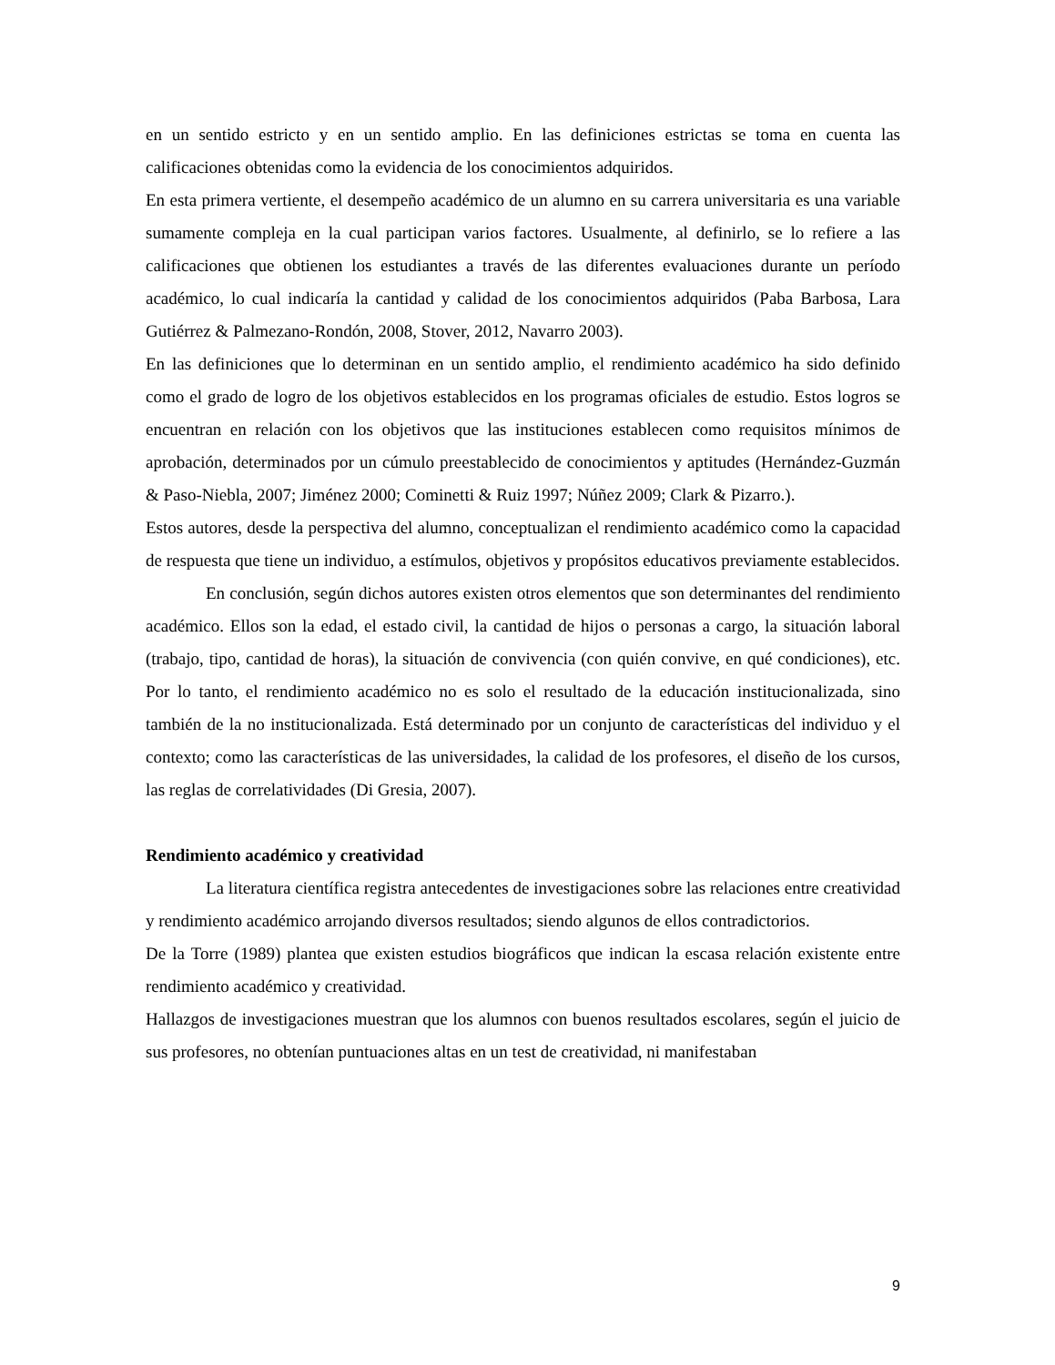en un sentido estricto y en un sentido amplio. En las definiciones estrictas se toma en cuenta las calificaciones obtenidas como la evidencia de los conocimientos adquiridos.
En esta primera vertiente, el desempeño académico de un alumno en su carrera universitaria es una variable sumamente compleja en la cual participan varios factores. Usualmente, al definirlo, se lo refiere a las calificaciones que obtienen los estudiantes a través de las diferentes evaluaciones durante un período académico, lo cual indicaría la cantidad y calidad de los conocimientos adquiridos (Paba Barbosa, Lara Gutiérrez & Palmezano-Rondón, 2008, Stover, 2012, Navarro 2003).
En las definiciones que lo determinan en un sentido amplio, el rendimiento académico ha sido definido como el grado de logro de los objetivos establecidos en los programas oficiales de estudio. Estos logros se encuentran en relación con los objetivos que las instituciones establecen como requisitos mínimos de aprobación, determinados por un cúmulo preestablecido de conocimientos y aptitudes (Hernández-Guzmán & Paso-Niebla, 2007; Jiménez 2000; Cominetti & Ruiz 1997; Núñez 2009; Clark & Pizarro.).
Estos autores, desde la perspectiva del alumno, conceptualizan el rendimiento académico como la capacidad de respuesta que tiene un individuo, a estímulos, objetivos y propósitos educativos previamente establecidos.
En conclusión, según dichos autores existen otros elementos que son determinantes del rendimiento académico. Ellos son la edad, el estado civil, la cantidad de hijos o personas a cargo, la situación laboral (trabajo, tipo, cantidad de horas), la situación de convivencia (con quién convive, en qué condiciones), etc. Por lo tanto, el rendimiento académico no es solo el resultado de la educación institucionalizada, sino también de la no institucionalizada. Está determinado por un conjunto de características del individuo y el contexto; como las características de las universidades, la calidad de los profesores, el diseño de los cursos, las reglas de correlatividades (Di Gresia, 2007).
Rendimiento académico y creatividad
La literatura científica registra antecedentes de investigaciones sobre las relaciones entre creatividad y rendimiento académico arrojando diversos resultados; siendo algunos de ellos contradictorios.
De la Torre (1989) plantea que existen estudios biográficos que indican la escasa relación existente entre rendimiento académico y creatividad.
Hallazgos de investigaciones muestran que los alumnos con buenos resultados escolares, según el juicio de sus profesores, no obtenían puntuaciones altas en un test de creatividad, ni manifestaban
9